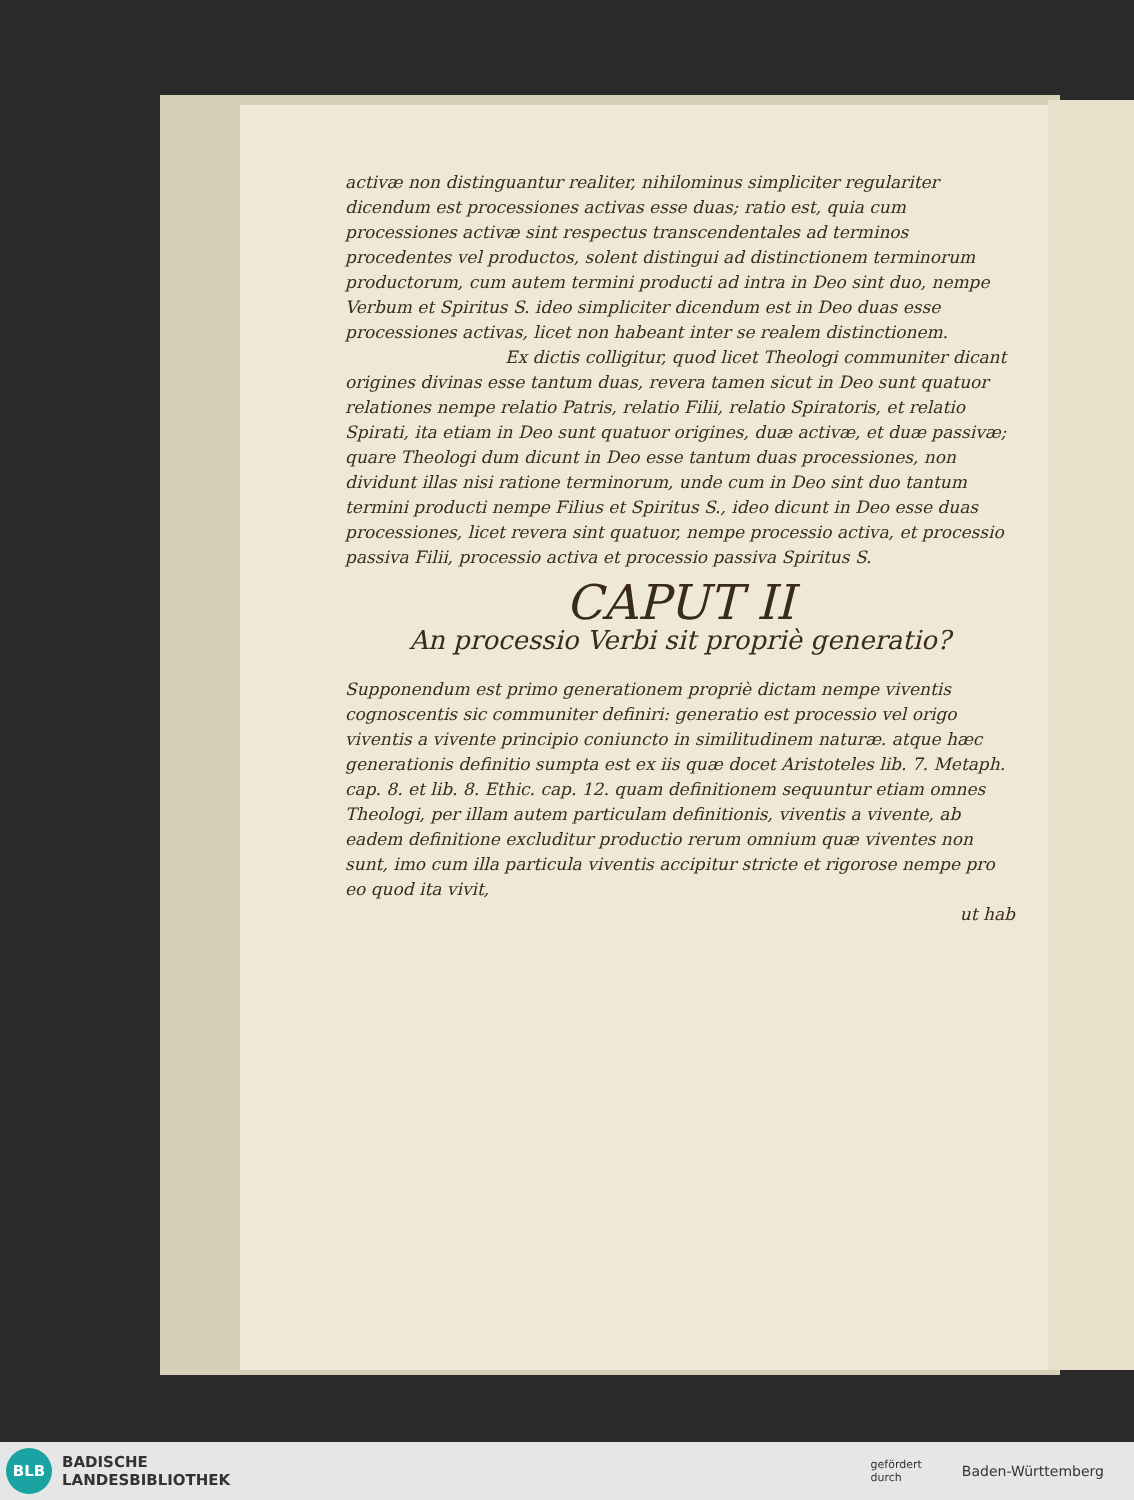activæ non distinguantur realiter, nihilominus simpliciter regulariter dicendum est processiones activas esse duas; ratio est, quia cum processiones activæ sint respectus transcendentales ad terminos procedentes vel productos, solent distingui ad distinctionem terminorum productorum, cum autem termini producti ad intra in Deo sint duo, nempe Verbum et Spiritus S. ideo simpliciter dicendum est in Deo duas esse processiones activas, licet non habeant inter se realem distinctionem.
Ex dictis colligitur, quod licet Theologi communiter dicant origines divinas esse tantum duas, revera tamen sicut in Deo sunt quatuor relationes nempe relatio Patris, relatio Filii, relatio Spiratoris, et relatio Spirati, ita etiam in Deo sunt quatuor origines, duæ activæ, et duæ passivæ; quare Theologi dum dicunt in Deo esse tantum duas processiones, non dividunt illas nisi ratione terminorum, unde cum in Deo sint duo tantum termini producti nempe Filius et Spiritus S., ideo dicunt in Deo esse duas processiones, licet revera sint quatuor, nempe processio activa, et processio passiva Filii, processio activa et processio passiva Spiritus S.
CAPUT II
An processio Verbi sit propriè generatio?
Supponendum est primo generationem propriè dictam nempe viventis cognoscentis sic communiter definiri: generatio est processio vel origo viventis a vivente principio coniuncto in similitudinem naturæ. atque hæc generationis definitio sumpta est ex iis quæ docet Aristoteles lib. 7. Metaph. cap. 8. et lib. 8. Ethic. cap. 12. quam definitionem sequuntur etiam omnes Theologi, per illam autem particulam definitionis, viventis a vivente, ab eadem definitione excluditur productio rerum omnium quæ viventes non sunt, imo cum illa particula viventis accipitur stricte et rigorose nempe pro eo quod ita vivit,
ut hab
BLB
BADISCHE
LANDESBIBLIOTHEK
gefördert
durch Baden-Württemberg